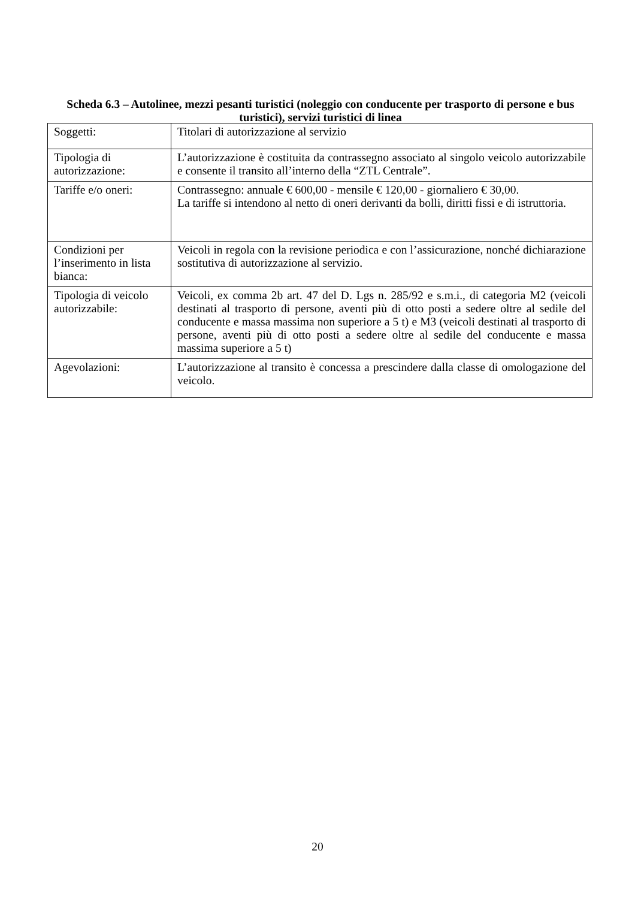Scheda 6.3 – Autolinee, mezzi pesanti turistici (noleggio con conducente per trasporto di persone e bus turistici), servizi turistici di linea
| Soggetti: | Titolari di autorizzazione al servizio |
| Tipologia di autorizzazione: | L’autorizzazione è costituita da contrassegno associato al singolo veicolo autorizzabile e consente il transito all’interno della “ZTL Centrale”. |
| Tariffe e/o oneri: | Contrassegno: annuale € 600,00 - mensile € 120,00 - giornaliero € 30,00. La tariffe si intendono al netto di oneri derivanti da bolli, diritti fissi e di istruttoria. |
| Condizioni per l’inserimento in lista bianca: | Veicoli in regola con la revisione periodica e con l’assicurazione, nonché dichiarazione sostitutiva di autorizzazione al servizio. |
| Tipologia di veicolo autorizzabile: | Veicoli, ex comma 2b art. 47 del D. Lgs n. 285/92 e s.m.i., di categoria M2 (veicoli destinati al trasporto di persone, aventi più di otto posti a sedere oltre al sedile del conducente e massa massima non superiore a 5 t) e M3 (veicoli destinati al trasporto di persone, aventi più di otto posti a sedere oltre al sedile del conducente e massa massima superiore a 5 t) |
| Agevolazioni: | L’autorizzazione al transito è concessa a prescindere dalla classe di omologazione del veicolo. |
20